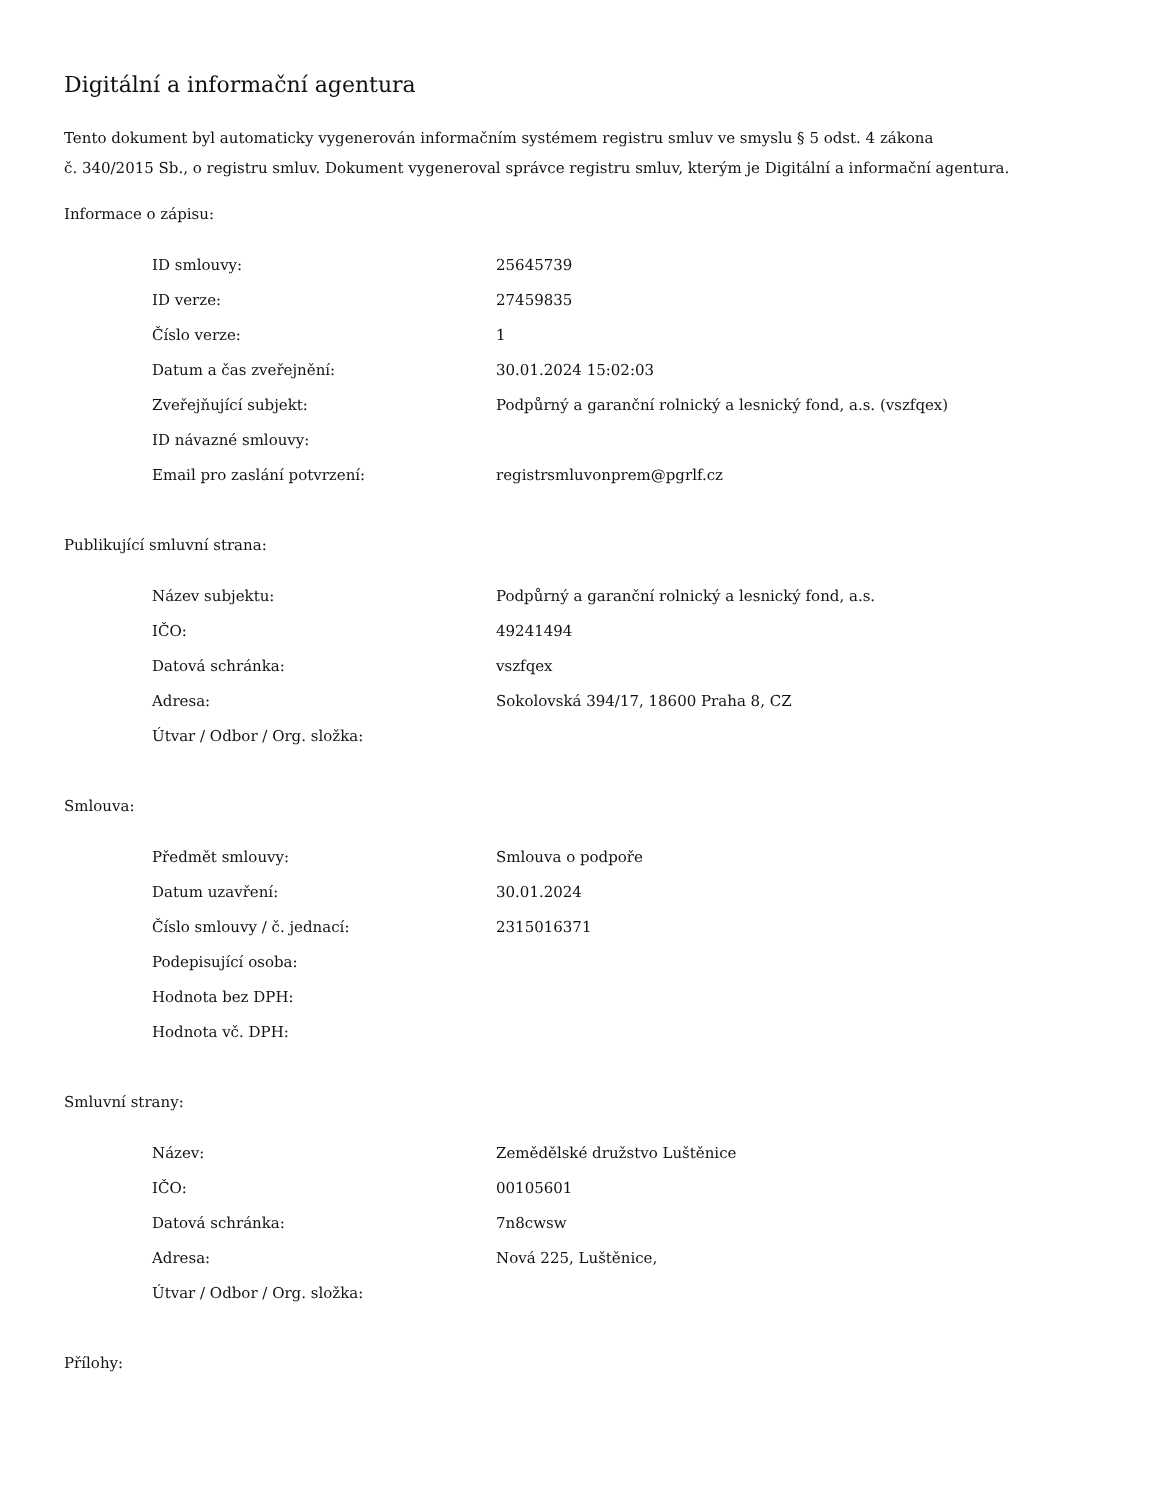Digitální a informační agentura
Tento dokument byl automaticky vygenerován informačním systémem registru smluv ve smyslu § 5 odst. 4 zákona
č. 340/2015 Sb., o registru smluv. Dokument vygeneroval správce registru smluv, kterým je Digitální a informační agentura.
Informace o zápisu:
| ID smlouvy: | 25645739 |
| ID verze: | 27459835 |
| Číslo verze: | 1 |
| Datum a čas zveřejnění: | 30.01.2024 15:02:03 |
| Zveřejňující subjekt: | Podpůrný a garanční rolnický a lesnický fond, a.s. (vszfqex) |
| ID návazné smlouvy: | |
| Email pro zaslání potvrzení: | registrsmluvonprem@pgrlf.cz |
Publikující smluvní strana:
| Název subjektu: | Podpůrný a garanční rolnický a lesnický fond, a.s. |
| IČO: | 49241494 |
| Datová schránka: | vszfqex |
| Adresa: | Sokolovská 394/17, 18600 Praha 8, CZ |
| Útvar / Odbor / Org. složka: | |
Smlouva:
| Předmět smlouvy: | Smlouva o podpoře |
| Datum uzavření: | 30.01.2024 |
| Číslo smlouvy / č. jednací: | 2315016371 |
| Podepisující osoba: | |
| Hodnota bez DPH: | |
| Hodnota vč. DPH: | |
Smluvní strany:
| Název: | Zemědělské družstvo Luštěnice |
| IČO: | 00105601 |
| Datová schránka: | 7n8cwsw |
| Adresa: | Nová 225, Luštěnice, |
| Útvar / Odbor / Org. složka: | |
Přílohy: